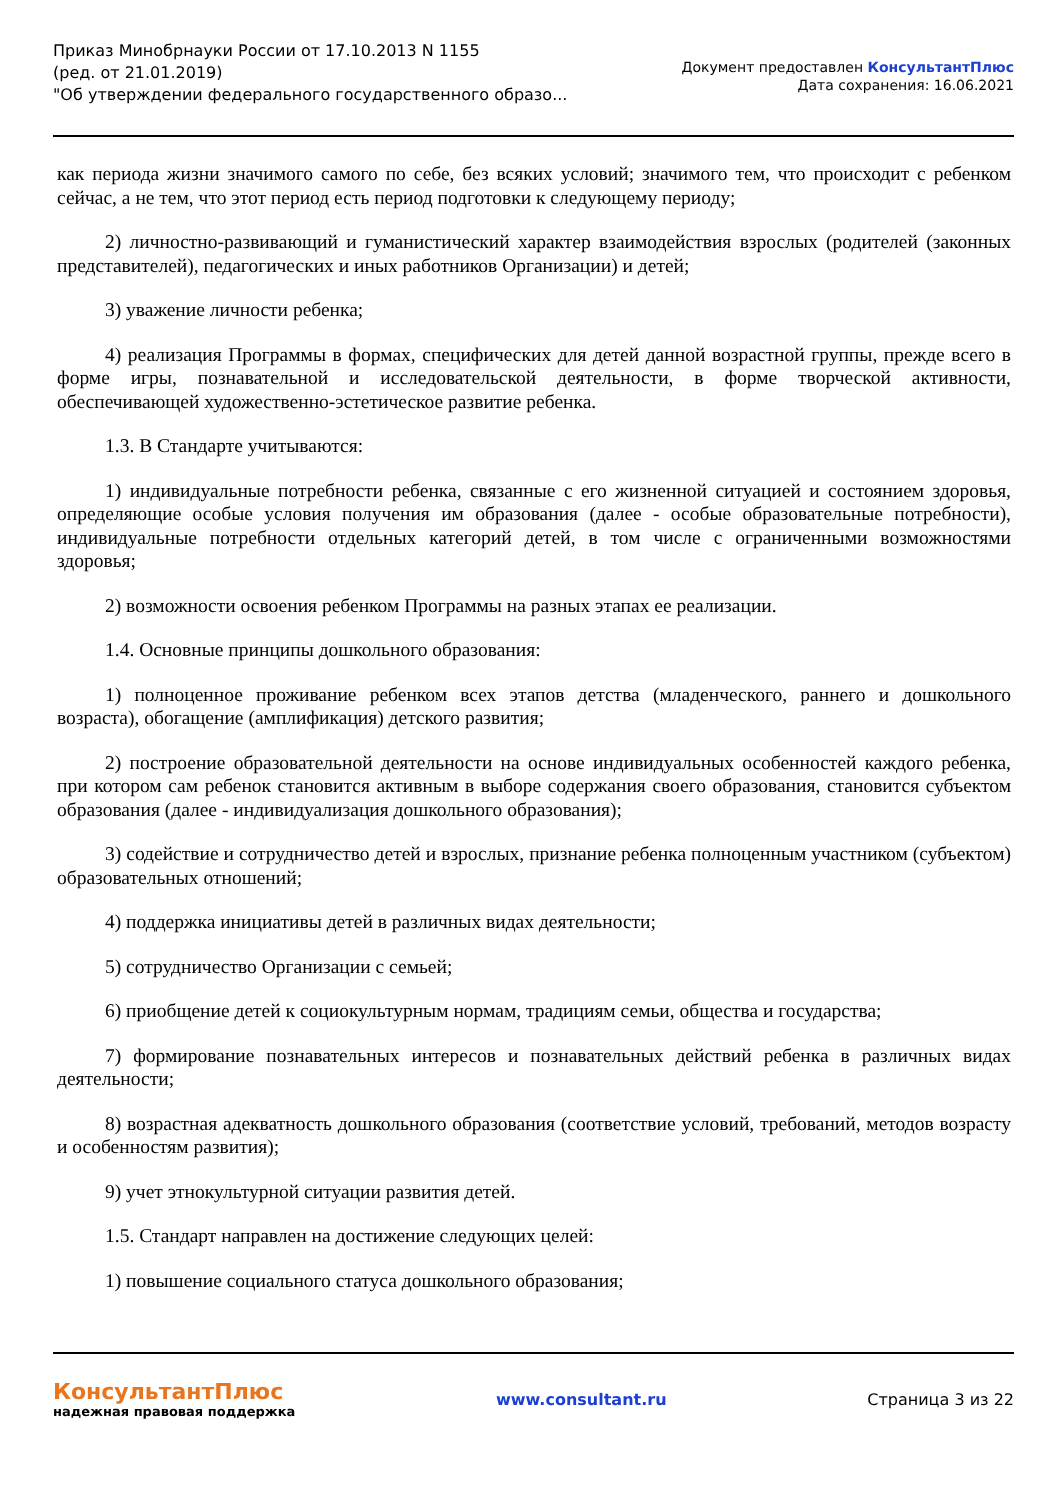Приказ Минобрнауки России от 17.10.2013 N 1155
(ред. от 21.01.2019)
"Об утверждении федерального государственного образо...
Документ предоставлен КонсультантПлюс
Дата сохранения: 16.06.2021
как периода жизни значимого самого по себе, без всяких условий; значимого тем, что происходит с ребенком сейчас, а не тем, что этот период есть период подготовки к следующему периоду;
2) личностно-развивающий и гуманистический характер взаимодействия взрослых (родителей (законных представителей), педагогических и иных работников Организации) и детей;
3) уважение личности ребенка;
4) реализация Программы в формах, специфических для детей данной возрастной группы, прежде всего в форме игры, познавательной и исследовательской деятельности, в форме творческой активности, обеспечивающей художественно-эстетическое развитие ребенка.
1.3. В Стандарте учитываются:
1) индивидуальные потребности ребенка, связанные с его жизненной ситуацией и состоянием здоровья, определяющие особые условия получения им образования (далее - особые образовательные потребности), индивидуальные потребности отдельных категорий детей, в том числе с ограниченными возможностями здоровья;
2) возможности освоения ребенком Программы на разных этапах ее реализации.
1.4. Основные принципы дошкольного образования:
1) полноценное проживание ребенком всех этапов детства (младенческого, раннего и дошкольного возраста), обогащение (амплификация) детского развития;
2) построение образовательной деятельности на основе индивидуальных особенностей каждого ребенка, при котором сам ребенок становится активным в выборе содержания своего образования, становится субъектом образования (далее - индивидуализация дошкольного образования);
3) содействие и сотрудничество детей и взрослых, признание ребенка полноценным участником (субъектом) образовательных отношений;
4) поддержка инициативы детей в различных видах деятельности;
5) сотрудничество Организации с семьей;
6) приобщение детей к социокультурным нормам, традициям семьи, общества и государства;
7) формирование познавательных интересов и познавательных действий ребенка в различных видах деятельности;
8) возрастная адекватность дошкольного образования (соответствие условий, требований, методов возрасту и особенностям развития);
9) учет этнокультурной ситуации развития детей.
1.5. Стандарт направлен на достижение следующих целей:
1) повышение социального статуса дошкольного образования;
КонсультантПлюс
надежная правовая поддержка
www.consultant.ru Страница 3 из 22